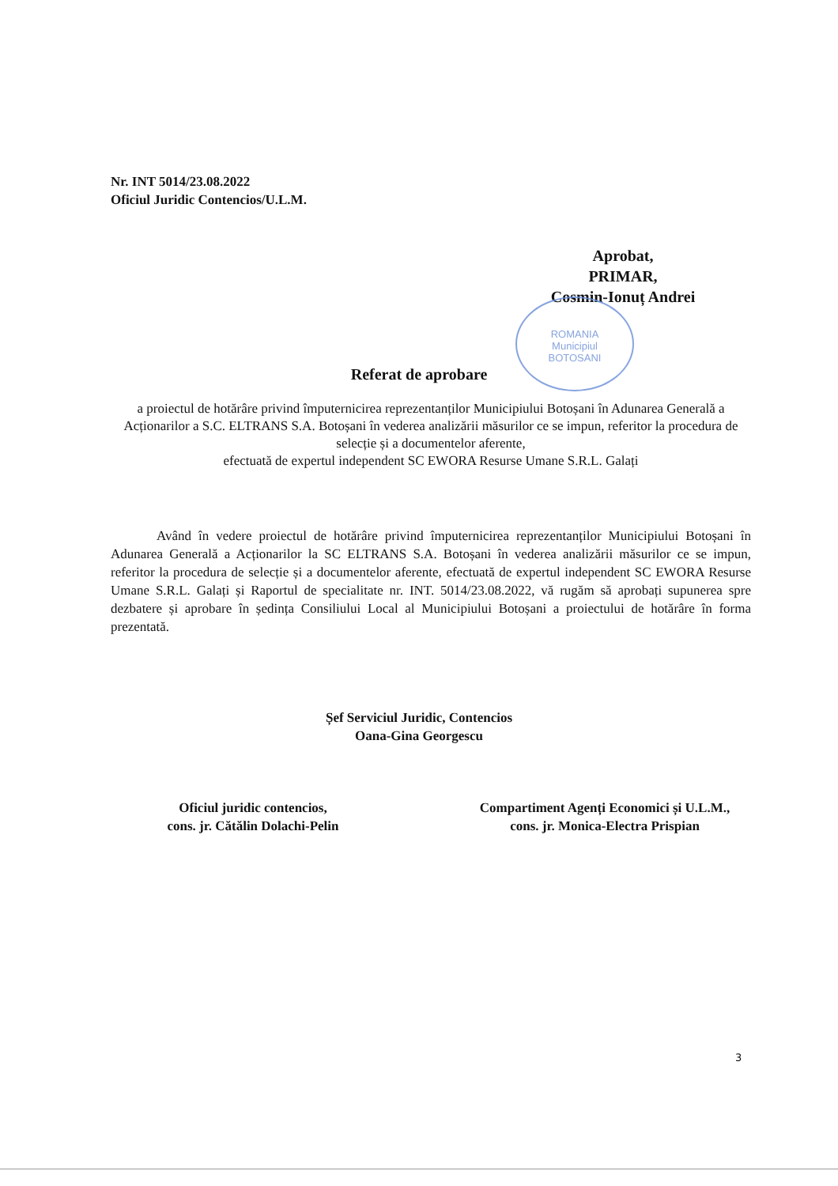Nr. INT 5014/23.08.2022
Oficiul Juridic Contencios/U.L.M.
Aprobat,
PRIMAR,
Cosmin-Ionuț Andrei
ROMANIA
Municipiul
BOTOSANI
Referat de aprobare
a proiectul de hotărâre privind împuternicirea reprezentanților Municipiului Botoșani în Adunarea Generală a Acționarilor a S.C. ELTRANS S.A. Botoșani în vederea analizării măsurilor ce se impun, referitor la procedura de selecție și a documentelor aferente,
efectuată de expertul independent SC EWORA Resurse Umane S.R.L. Galați
Având în vedere proiectul de hotărâre privind împuternicirea reprezentanților Municipiului Botoșani în Adunarea Generală a Acționarilor la SC ELTRANS S.A. Botoșani în vederea analizării măsurilor ce se impun, referitor la procedura de selecție și a documentelor aferente, efectuată de expertul independent SC EWORA Resurse Umane S.R.L. Galați și Raportul de specialitate nr. INT. 5014/23.08.2022, vă rugăm să aprobați supunerea spre dezbatere și aprobare în ședința Consiliului Local al Municipiului Botoșani a proiectului de hotărâre în forma prezentată.
Șef Serviciul Juridic, Contencios
Oana-Gina Georgescu
Oficiul juridic contencios,
cons. jr. Cătălin Dolachi-Pelin
Compartiment Agenți Economici și U.L.M.,
cons. jr. Monica-Electra Prispian
3